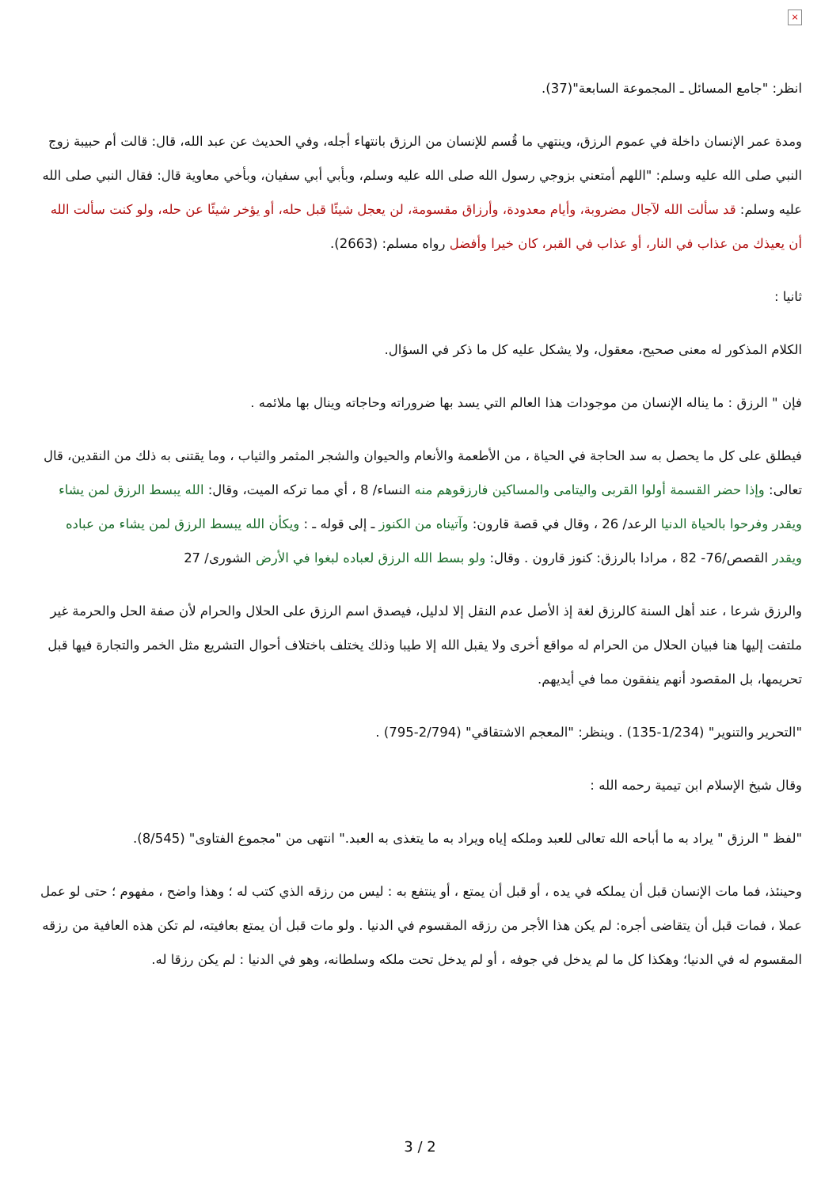×
انظر: "جامع المسائل ـ المجموعة السابعة"(37).
ومدة عمر الإنسان داخلة في عموم الرزق، وينتهي ما قُسم للإنسان من الرزق بانتهاء أجله، وفي الحديث عن عبد الله، قال: قالت أم حبيبة زوج النبي صلى الله عليه وسلم: "اللهم أمتعني بزوجي رسول الله صلى الله عليه وسلم، وبأبي أبي سفيان، وبأخي معاوية قال: فقال النبي صلى الله عليه وسلم: قد سألت الله لآجال مضروبة، وأيام معدودة، وأرزاق مقسومة، لن يعجل شيئًا قبل حله، أو يؤخر شيئًا عن حله، ولو كنت سألت الله أن يعيذك من عذاب في النار، أو عذاب في القبر، كان خيرا وأفضل رواه مسلم: (2663).
ثانيا :
الكلام المذكور له معنى صحيح، معقول، ولا يشكل عليه كل ما ذكر في السؤال.
فإن " الرزق : ما يناله الإنسان من موجودات هذا العالم التي يسد بها ضروراته وحاجاته وينال بها ملائمه .
فيطلق على كل ما يحصل به سد الحاجة في الحياة ، من الأطعمة والأنعام والحيوان والشجر المثمر والثياب ، وما يقتنى به ذلك من النقدين، قال تعالى: وإذا حضر القسمة أولوا القربى واليتامى والمساكين فارزقوهم منه النساء/ 8 ، أي مما تركه الميت، وقال: الله يبسط الرزق لمن يشاء ويقدر وفرحوا بالحياة الدنيا الرعد/ 26 ، وقال في قصة قارون: وآتيناه من الكنوز ـ إلى قوله ـ : ويكأن الله يبسط الرزق لمن يشاء من عباده ويقدر القصص/76- 82 ، مرادا بالرزق: كنوز قارون . وقال: ولو بسط الله الرزق لعباده لبغوا في الأرض الشورى/ 27
والرزق شرعا ، عند أهل السنة كالرزق لغة إذ الأصل عدم النقل إلا لدليل، فيصدق اسم الرزق على الحلال والحرام لأن صفة الحل والحرمة غير ملتفت إليها هنا فبيان الحلال من الحرام له مواقع أخرى ولا يقبل الله إلا طيبا وذلك يختلف باختلاف أحوال التشريع مثل الخمر والتجارة فيها قبل تحريمها، بل المقصود أنهم ينفقون مما في أيديهم.
"التحرير والتنوير" (1/234-135) . وينظر: "المعجم الاشتقاقي" (2/794-795) .
وقال شيخ الإسلام ابن تيمية رحمه الله :
"لفظ " الرزق " يراد به ما أباحه الله تعالى للعبد وملكه إياه ويراد به ما يتغذى به العبد." انتهى من "مجموع الفتاوى" (8/545).
وحينئذ، فما مات الإنسان قبل أن يملكه في يده ، أو قبل أن يمتع ، أو ينتفع به : ليس من رزقه الذي كتب له ؛ وهذا واضح ، مفهوم ؛ حتى لو عمل عملا ، فمات قبل أن يتقاضى أجره: لم يكن هذا الأجر من رزقه المقسوم في الدنيا . ولو مات قبل أن يمتع بعافيته، لم تكن هذه العافية من رزقه المقسوم له في الدنيا؛ وهكذا كل ما لم يدخل في جوفه ، أو لم يدخل تحت ملكه وسلطانه، وهو في الدنيا : لم يكن رزقا له.
3 / 2